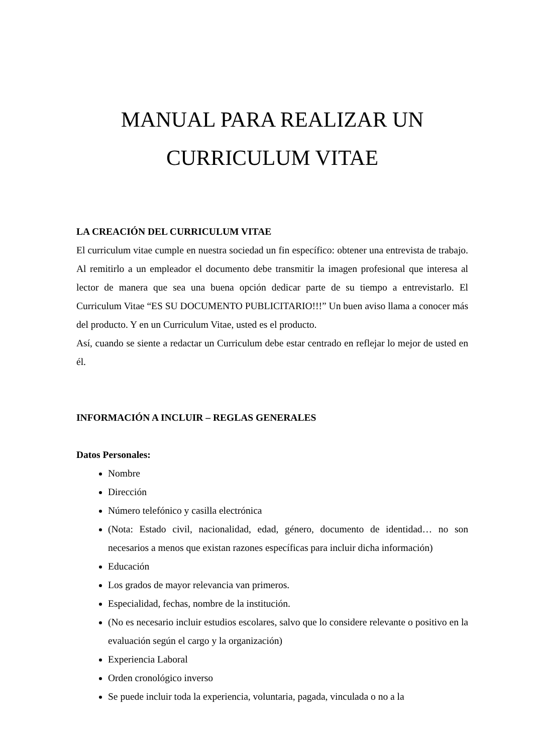MANUAL PARA REALIZAR UN
CURRICULUM VITAE
LA CREACIÓN DEL CURRICULUM VITAE
El curriculum vitae cumple en nuestra sociedad un fin específico: obtener una entrevista de trabajo. Al remitirlo a un empleador el documento debe transmitir la imagen profesional que interesa al lector de manera que sea una buena opción dedicar parte de su tiempo a entrevistarlo. El Curriculum Vitae “ES SU DOCUMENTO PUBLICITARIO!!!” Un buen aviso llama a conocer más del producto. Y en un Curriculum Vitae, usted es el producto.
Así, cuando se siente a redactar un Curriculum debe estar centrado en reflejar lo mejor de usted en él.
INFORMACIÓN A INCLUIR – REGLAS GENERALES
Datos Personales:
Nombre
Dirección
Número telefónico y casilla electrónica
(Nota: Estado civil, nacionalidad, edad, género, documento de identidad… no son necesarios a menos que existan razones específicas para incluir dicha información)
Educación
Los grados de mayor relevancia van primeros.
Especialidad, fechas, nombre de la institución.
(No es necesario incluir estudios escolares, salvo que lo considere relevante o positivo en la evaluación según el cargo y la organización)
Experiencia Laboral
Orden cronológico inverso
Se puede incluir toda la experiencia, voluntaria, pagada, vinculada o no a la